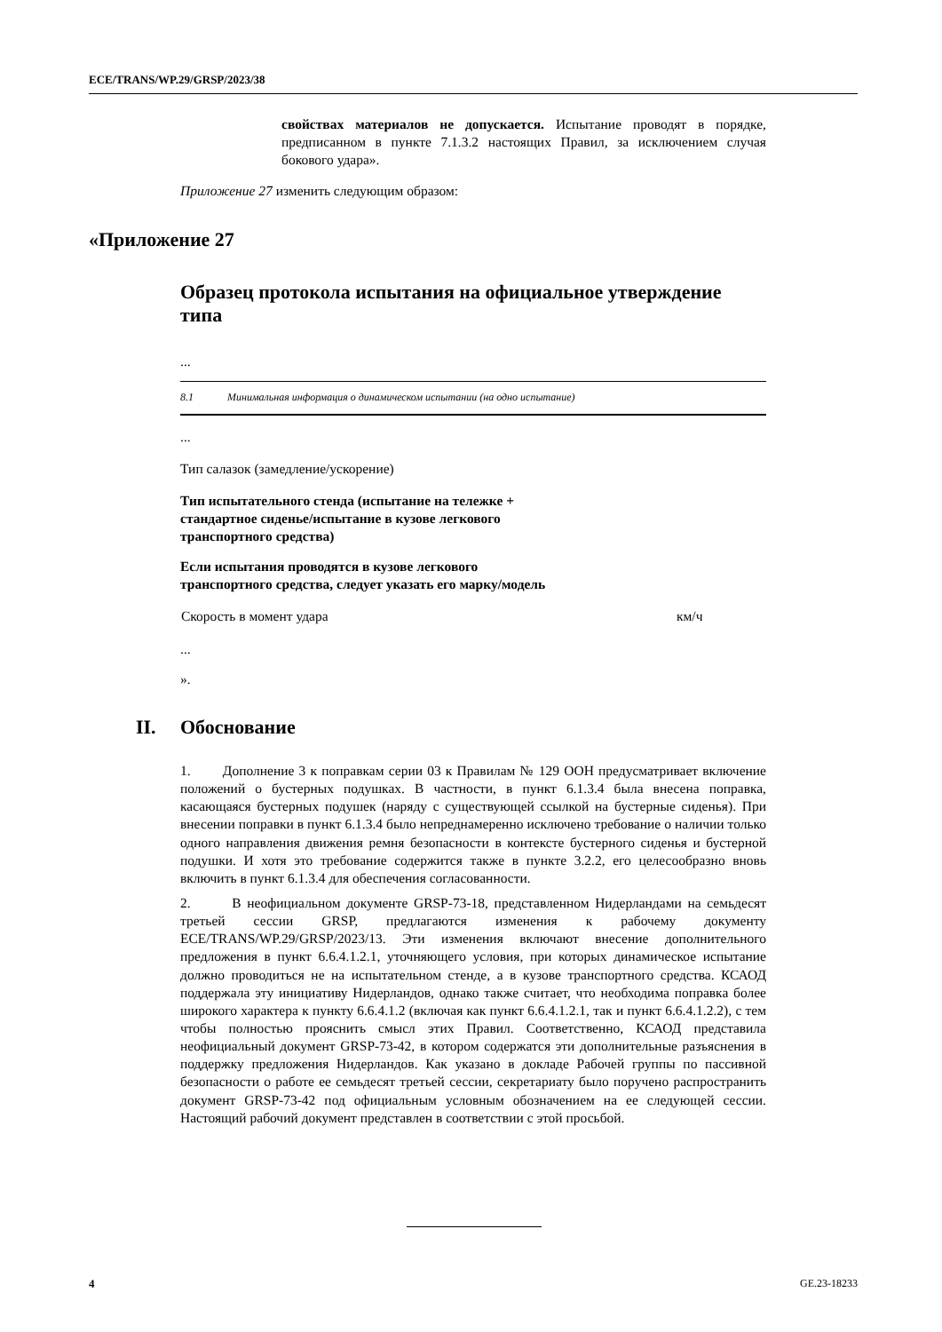ECE/TRANS/WP.29/GRSP/2023/38
свойствах материалов не допускается. Испытание проводят в порядке, предписанном в пункте 7.1.3.2 настоящих Правил, за исключением случая бокового удара».
Приложение 27 изменить следующим образом:
«Приложение 27
Образец протокола испытания на официальное утверждение типа
...
| 8.1 Минимальная информация о динамическом испытании (на одно испытание) |
...
Тип салазок (замедление/ускорение)
Тип испытательного стенда (испытание на тележке + стандартное сиденье/испытание в кузове легкового транспортного средства)
Если испытания проводятся в кузове легкового
транспортного средства, следует указать его марку/модель
| Скорость в момент удара | км/ч |
...
».
II. Обоснование
1. Дополнение 3 к поправкам серии 03 к Правилам № 129 ООН предусматривает включение положений о бустерных подушках. В частности, в пункт 6.1.3.4 была внесена поправка, касающаяся бустерных подушек (наряду с существующей ссылкой на бустерные сиденья). При внесении поправки в пункт 6.1.3.4 было непреднамеренно исключено требование о наличии только одного направления движения ремня безопасности в контексте бустерного сиденья и бустерной подушки. И хотя это требование содержится также в пункте 3.2.2, его целесообразно вновь включить в пункт 6.1.3.4 для обеспечения согласованности.
2. В неофициальном документе GRSP-73-18, представленном Нидерландами на семьдесят третьей сессии GRSP, предлагаются изменения к рабочему документу ECE/TRANS/WP.29/GRSP/2023/13. Эти изменения включают внесение дополнительного предложения в пункт 6.6.4.1.2.1, уточняющего условия, при которых динамическое испытание должно проводиться не на испытательном стенде, а в кузове транспортного средства. КСАОД поддержала эту инициативу Нидерландов, однако также считает, что необходима поправка более широкого характера к пункту 6.6.4.1.2 (включая как пункт 6.6.4.1.2.1, так и пункт 6.6.4.1.2.2), с тем чтобы полностью прояснить смысл этих Правил. Соответственно, КСАОД представила неофициальный документ GRSP-73-42, в котором содержатся эти дополнительные разъяснения в поддержку предложения Нидерландов. Как указано в докладе Рабочей группы по пассивной безопасности о работе ее семьдесят третьей сессии, секретариату было поручено распространить документ GRSP-73-42 под официальным условным обозначением на ее следующей сессии. Настоящий рабочий документ представлен в соответствии с этой просьбой.
4 GE.23-18233